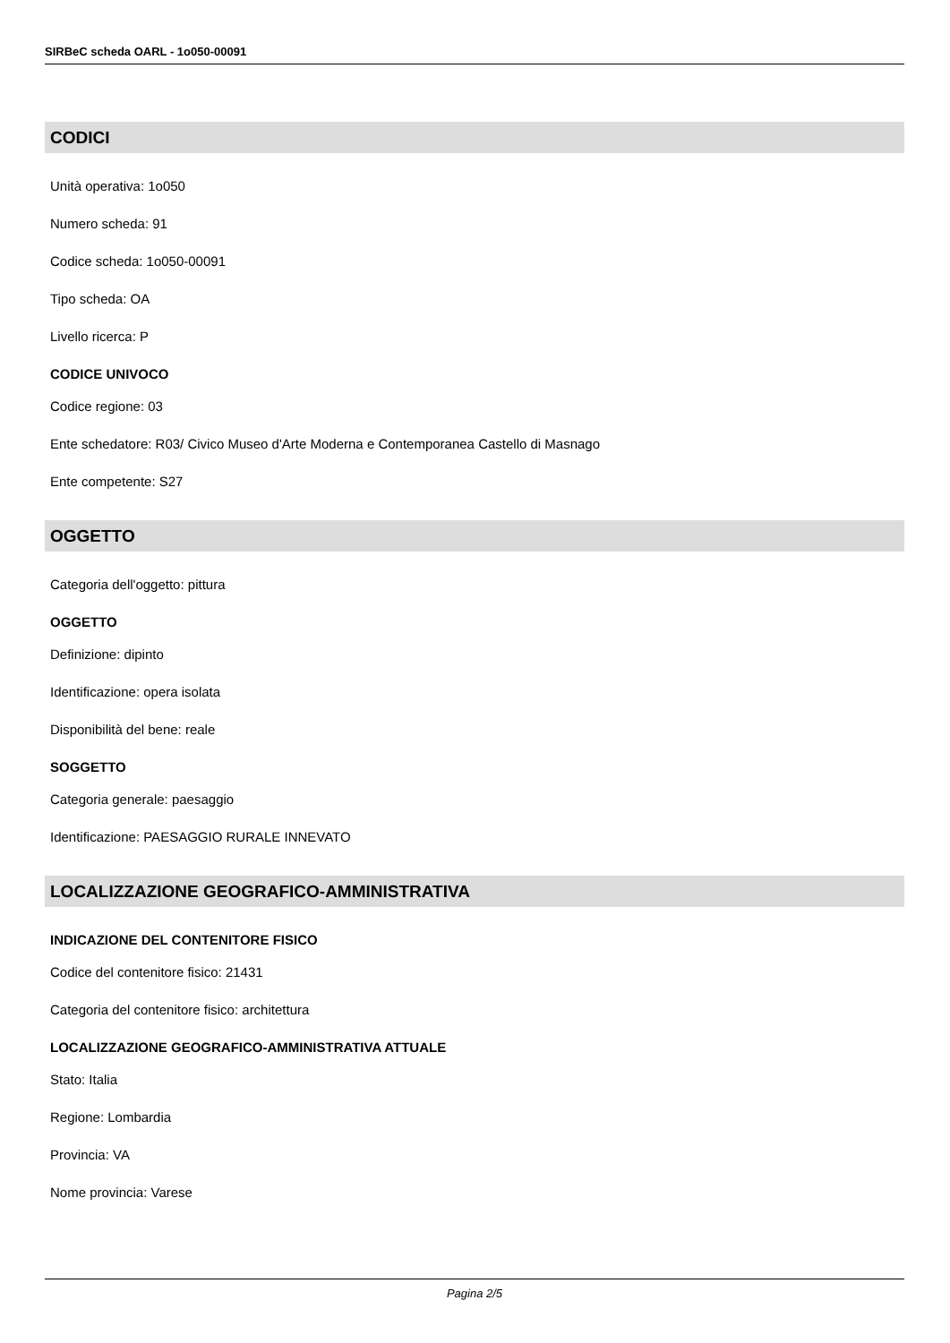SIRBeC scheda OARL - 1o050-00091
CODICI
Unità operativa: 1o050
Numero scheda: 91
Codice scheda: 1o050-00091
Tipo scheda: OA
Livello ricerca: P
CODICE UNIVOCO
Codice regione: 03
Ente schedatore: R03/ Civico Museo d'Arte Moderna e Contemporanea Castello di Masnago
Ente competente: S27
OGGETTO
Categoria dell'oggetto: pittura
OGGETTO
Definizione: dipinto
Identificazione: opera isolata
Disponibilità del bene: reale
SOGGETTO
Categoria generale: paesaggio
Identificazione: PAESAGGIO RURALE INNEVATO
LOCALIZZAZIONE GEOGRAFICO-AMMINISTRATIVA
INDICAZIONE DEL CONTENITORE FISICO
Codice del contenitore fisico: 21431
Categoria del contenitore fisico: architettura
LOCALIZZAZIONE GEOGRAFICO-AMMINISTRATIVA ATTUALE
Stato: Italia
Regione: Lombardia
Provincia: VA
Nome provincia: Varese
Pagina 2/5